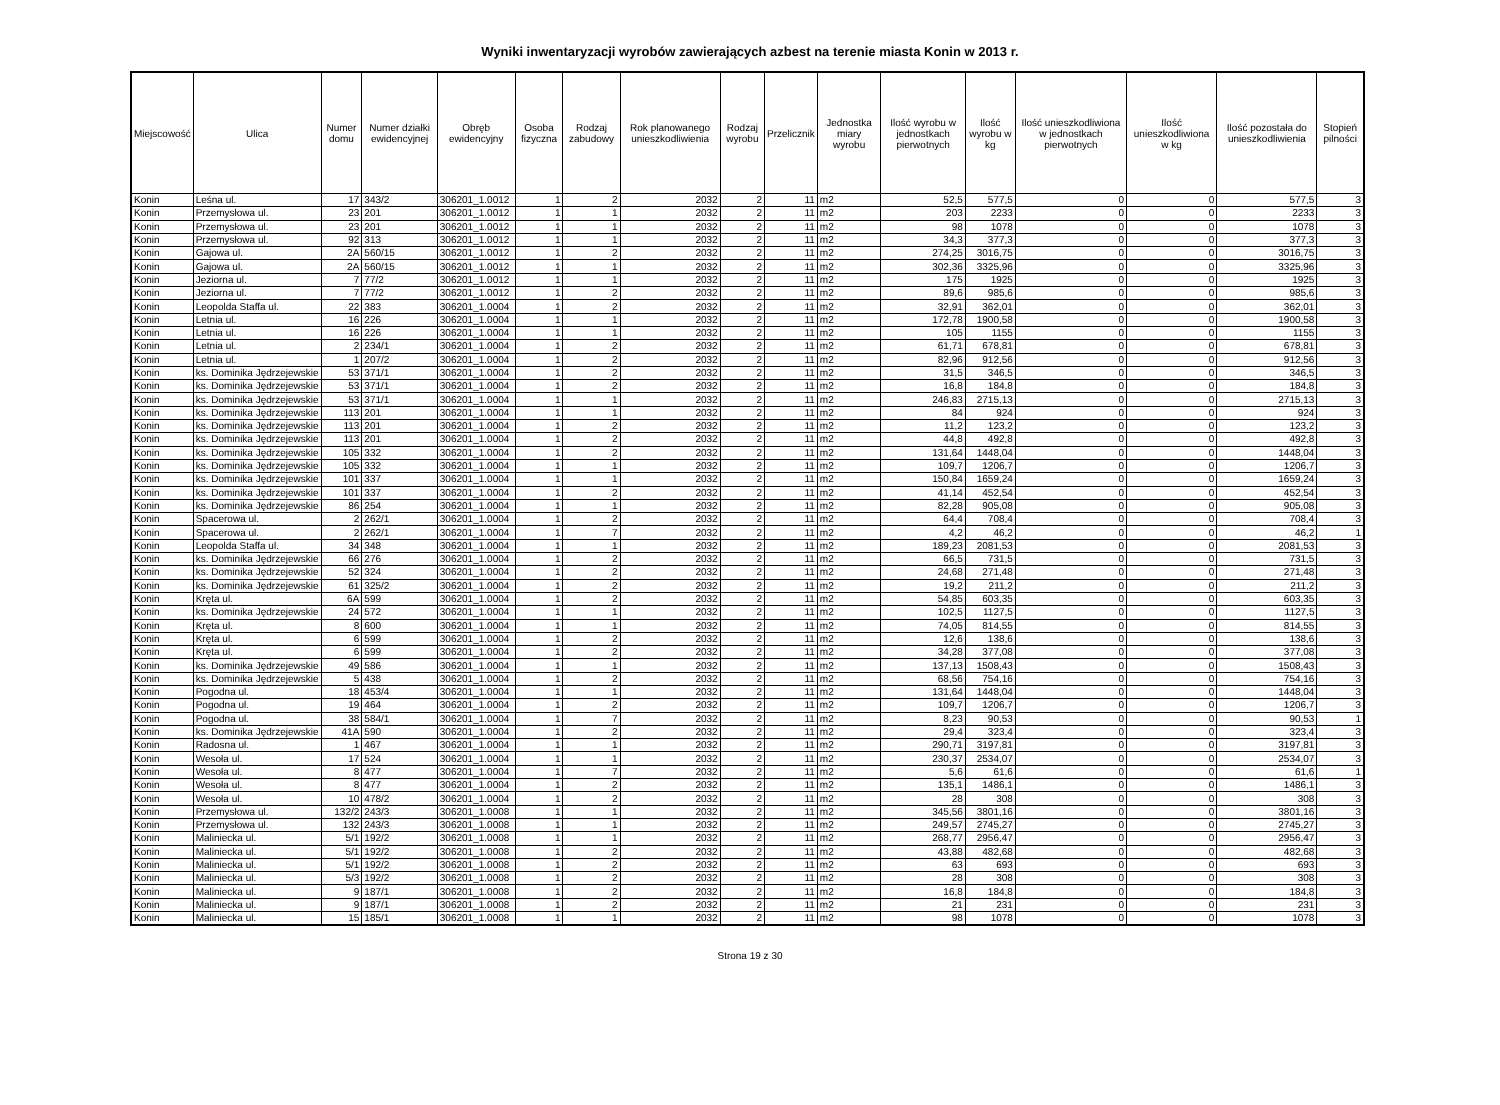Wyniki inwentaryzacji wyrobów zawierających azbest na terenie miasta Konin w 2013 r.
| Miejscowość | Ulica | Numer domu | Numer działki ewidencyjnej | Obręb ewidencyjny | Osoba fizyczna | Rodzaj zabudowy | Rok planowanego unieszkodliwienia | Rodzaj wyrobu | Przelicznik | Jednostka miary wyrobu | Ilość wyrobu w jednostkach pierwotnych | Ilość wyrobu w kg | Ilość unieszkodliwiona w jednostkach pierwotnych | Ilość unieszkodliwiona w kg | Ilość pozostała do unieszkodliwienia | Stopień pilności |
| --- | --- | --- | --- | --- | --- | --- | --- | --- | --- | --- | --- | --- | --- | --- | --- | --- |
| Konin | Leśna ul. | 17 | 343/2 | 306201_1.0012 | 1 | 2 | 2032 | 2 | 11 | m2 | 52,5 | 577,5 | 0 | 0 | 577,5 | 3 |
| Konin | Przemysłowa ul. | 23 | 201 | 306201_1.0012 | 1 | 1 | 2032 | 2 | 11 | m2 | 203 | 2233 | 0 | 0 | 2233 | 3 |
| Konin | Przemysłowa ul. | 23 | 201 | 306201_1.0012 | 1 | 1 | 2032 | 2 | 11 | m2 | 98 | 1078 | 0 | 0 | 1078 | 3 |
| Konin | Przemysłowa ul. | 92 | 313 | 306201_1.0012 | 1 | 1 | 2032 | 2 | 11 | m2 | 34,3 | 377,3 | 0 | 0 | 377,3 | 3 |
| Konin | Gajowa ul. | 2A | 560/15 | 306201_1.0012 | 1 | 2 | 2032 | 2 | 11 | m2 | 274,25 | 3016,75 | 0 | 0 | 3016,75 | 3 |
| Konin | Gajowa ul. | 2A | 560/15 | 306201_1.0012 | 1 | 1 | 2032 | 2 | 11 | m2 | 302,36 | 3325,96 | 0 | 0 | 3325,96 | 3 |
| Konin | Jeziorna ul. | 7 | 77/2 | 306201_1.0012 | 1 | 1 | 2032 | 2 | 11 | m2 | 175 | 1925 | 0 | 0 | 1925 | 3 |
| Konin | Jeziorna ul. | 7 | 77/2 | 306201_1.0012 | 1 | 2 | 2032 | 2 | 11 | m2 | 89,6 | 985,6 | 0 | 0 | 985,6 | 3 |
| Konin | Leopolda Staffa ul. | 22 | 383 | 306201_1.0004 | 1 | 2 | 2032 | 2 | 11 | m2 | 32,91 | 362,01 | 0 | 0 | 362,01 | 3 |
| Konin | Letnia ul. | 16 | 226 | 306201_1.0004 | 1 | 1 | 2032 | 2 | 11 | m2 | 172,78 | 1900,58 | 0 | 0 | 1900,58 | 3 |
| Konin | Letnia ul. | 16 | 226 | 306201_1.0004 | 1 | 1 | 2032 | 2 | 11 | m2 | 105 | 1155 | 0 | 0 | 1155 | 3 |
| Konin | Letnia ul. | 2 | 234/1 | 306201_1.0004 | 1 | 2 | 2032 | 2 | 11 | m2 | 61,71 | 678,81 | 0 | 0 | 678,81 | 3 |
| Konin | Letnia ul. | 1 | 207/2 | 306201_1.0004 | 1 | 2 | 2032 | 2 | 11 | m2 | 82,96 | 912,56 | 0 | 0 | 912,56 | 3 |
| Konin | ks. Dominika Jędrzejewskie | 53 | 371/1 | 306201_1.0004 | 1 | 2 | 2032 | 2 | 11 | m2 | 31,5 | 346,5 | 0 | 0 | 346,5 | 3 |
| Konin | ks. Dominika Jędrzejewskie | 53 | 371/1 | 306201_1.0004 | 1 | 2 | 2032 | 2 | 11 | m2 | 16,8 | 184,8 | 0 | 0 | 184,8 | 3 |
| Konin | ks. Dominika Jędrzejewskie | 53 | 371/1 | 306201_1.0004 | 1 | 1 | 2032 | 2 | 11 | m2 | 246,83 | 2715,13 | 0 | 0 | 2715,13 | 3 |
| Konin | ks. Dominika Jędrzejewskie | 113 | 201 | 306201_1.0004 | 1 | 1 | 2032 | 2 | 11 | m2 | 84 | 924 | 0 | 0 | 924 | 3 |
| Konin | ks. Dominika Jędrzejewskie | 113 | 201 | 306201_1.0004 | 1 | 2 | 2032 | 2 | 11 | m2 | 11,2 | 123,2 | 0 | 0 | 123,2 | 3 |
| Konin | ks. Dominika Jędrzejewskie | 113 | 201 | 306201_1.0004 | 1 | 2 | 2032 | 2 | 11 | m2 | 44,8 | 492,8 | 0 | 0 | 492,8 | 3 |
| Konin | ks. Dominika Jędrzejewskie | 105 | 332 | 306201_1.0004 | 1 | 2 | 2032 | 2 | 11 | m2 | 131,64 | 1448,04 | 0 | 0 | 1448,04 | 3 |
| Konin | ks. Dominika Jędrzejewskie | 105 | 332 | 306201_1.0004 | 1 | 1 | 2032 | 2 | 11 | m2 | 109,7 | 1206,7 | 0 | 0 | 1206,7 | 3 |
| Konin | ks. Dominika Jędrzejewskie | 101 | 337 | 306201_1.0004 | 1 | 1 | 2032 | 2 | 11 | m2 | 150,84 | 1659,24 | 0 | 0 | 1659,24 | 3 |
| Konin | ks. Dominika Jędrzejewskie | 101 | 337 | 306201_1.0004 | 1 | 2 | 2032 | 2 | 11 | m2 | 41,14 | 452,54 | 0 | 0 | 452,54 | 3 |
| Konin | ks. Dominika Jędrzejewskie | 86 | 254 | 306201_1.0004 | 1 | 1 | 2032 | 2 | 11 | m2 | 82,28 | 905,08 | 0 | 0 | 905,08 | 3 |
| Konin | Spacerowa ul. | 2 | 262/1 | 306201_1.0004 | 1 | 2 | 2032 | 2 | 11 | m2 | 64,4 | 708,4 | 0 | 0 | 708,4 | 3 |
| Konin | Spacerowa ul. | 2 | 262/1 | 306201_1.0004 | 1 | 7 | 2032 | 2 | 11 | m2 | 4,2 | 46,2 | 0 | 0 | 46,2 | 1 |
| Konin | Leopolda Staffa ul. | 34 | 348 | 306201_1.0004 | 1 | 1 | 2032 | 2 | 11 | m2 | 189,23 | 2081,53 | 0 | 0 | 2081,53 | 3 |
| Konin | ks. Dominika Jędrzejewskie | 66 | 276 | 306201_1.0004 | 1 | 2 | 2032 | 2 | 11 | m2 | 66,5 | 731,5 | 0 | 0 | 731,5 | 3 |
| Konin | ks. Dominika Jędrzejewskie | 52 | 324 | 306201_1.0004 | 1 | 2 | 2032 | 2 | 11 | m2 | 24,68 | 271,48 | 0 | 0 | 271,48 | 3 |
| Konin | ks. Dominika Jędrzejewskie | 61 | 325/2 | 306201_1.0004 | 1 | 2 | 2032 | 2 | 11 | m2 | 19,2 | 211,2 | 0 | 0 | 211,2 | 3 |
| Konin | Kręta ul. | 6A | 599 | 306201_1.0004 | 1 | 2 | 2032 | 2 | 11 | m2 | 54,85 | 603,35 | 0 | 0 | 603,35 | 3 |
| Konin | ks. Dominika Jędrzejewskie | 24 | 572 | 306201_1.0004 | 1 | 1 | 2032 | 2 | 11 | m2 | 102,5 | 1127,5 | 0 | 0 | 1127,5 | 3 |
| Konin | Kręta ul. | 8 | 600 | 306201_1.0004 | 1 | 1 | 2032 | 2 | 11 | m2 | 74,05 | 814,55 | 0 | 0 | 814,55 | 3 |
| Konin | Kręta ul. | 6 | 599 | 306201_1.0004 | 1 | 2 | 2032 | 2 | 11 | m2 | 12,6 | 138,6 | 0 | 0 | 138,6 | 3 |
| Konin | Kręta ul. | 6 | 599 | 306201_1.0004 | 1 | 2 | 2032 | 2 | 11 | m2 | 34,28 | 377,08 | 0 | 0 | 377,08 | 3 |
| Konin | ks. Dominika Jędrzejewskie | 49 | 586 | 306201_1.0004 | 1 | 1 | 2032 | 2 | 11 | m2 | 137,13 | 1508,43 | 0 | 0 | 1508,43 | 3 |
| Konin | ks. Dominika Jędrzejewskie | 5 | 438 | 306201_1.0004 | 1 | 2 | 2032 | 2 | 11 | m2 | 68,56 | 754,16 | 0 | 0 | 754,16 | 3 |
| Konin | Pogodna ul. | 18 | 453/4 | 306201_1.0004 | 1 | 1 | 2032 | 2 | 11 | m2 | 131,64 | 1448,04 | 0 | 0 | 1448,04 | 3 |
| Konin | Pogodna ul. | 19 | 464 | 306201_1.0004 | 1 | 2 | 2032 | 2 | 11 | m2 | 109,7 | 1206,7 | 0 | 0 | 1206,7 | 3 |
| Konin | Pogodna ul. | 38 | 584/1 | 306201_1.0004 | 1 | 7 | 2032 | 2 | 11 | m2 | 8,23 | 90,53 | 0 | 0 | 90,53 | 1 |
| Konin | ks. Dominika Jędrzejewskie | 41A | 590 | 306201_1.0004 | 1 | 2 | 2032 | 2 | 11 | m2 | 29,4 | 323,4 | 0 | 0 | 323,4 | 3 |
| Konin | Radosna ul. | 1 | 467 | 306201_1.0004 | 1 | 1 | 2032 | 2 | 11 | m2 | 290,71 | 3197,81 | 0 | 0 | 3197,81 | 3 |
| Konin | Wesoła ul. | 17 | 524 | 306201_1.0004 | 1 | 1 | 2032 | 2 | 11 | m2 | 230,37 | 2534,07 | 0 | 0 | 2534,07 | 3 |
| Konin | Wesoła ul. | 8 | 477 | 306201_1.0004 | 1 | 7 | 2032 | 2 | 11 | m2 | 5,6 | 61,6 | 0 | 0 | 61,6 | 1 |
| Konin | Wesoła ul. | 8 | 477 | 306201_1.0004 | 1 | 2 | 2032 | 2 | 11 | m2 | 135,1 | 1486,1 | 0 | 0 | 1486,1 | 3 |
| Konin | Wesoła ul. | 10 | 478/2 | 306201_1.0004 | 1 | 2 | 2032 | 2 | 11 | m2 | 28 | 308 | 0 | 0 | 308 | 3 |
| Konin | Przemysłowa ul. | 132/2 | 243/3 | 306201_1.0008 | 1 | 1 | 2032 | 2 | 11 | m2 | 345,56 | 3801,16 | 0 | 0 | 3801,16 | 3 |
| Konin | Przemysłowa ul. | 132 | 243/3 | 306201_1.0008 | 1 | 1 | 2032 | 2 | 11 | m2 | 249,57 | 2745,27 | 0 | 0 | 2745,27 | 3 |
| Konin | Maliniecka ul. | 5/1 | 192/2 | 306201_1.0008 | 1 | 1 | 2032 | 2 | 11 | m2 | 268,77 | 2956,47 | 0 | 0 | 2956,47 | 3 |
| Konin | Maliniecka ul. | 5/1 | 192/2 | 306201_1.0008 | 1 | 2 | 2032 | 2 | 11 | m2 | 43,88 | 482,68 | 0 | 0 | 482,68 | 3 |
| Konin | Maliniecka ul. | 5/1 | 192/2 | 306201_1.0008 | 1 | 2 | 2032 | 2 | 11 | m2 | 63 | 693 | 0 | 0 | 693 | 3 |
| Konin | Maliniecka ul. | 5/3 | 192/2 | 306201_1.0008 | 1 | 2 | 2032 | 2 | 11 | m2 | 28 | 308 | 0 | 0 | 308 | 3 |
| Konin | Maliniecka ul. | 9 | 187/1 | 306201_1.0008 | 1 | 2 | 2032 | 2 | 11 | m2 | 16,8 | 184,8 | 0 | 0 | 184,8 | 3 |
| Konin | Maliniecka ul. | 9 | 187/1 | 306201_1.0008 | 1 | 2 | 2032 | 2 | 11 | m2 | 21 | 231 | 0 | 0 | 231 | 3 |
| Konin | Maliniecka ul. | 15 | 185/1 | 306201_1.0008 | 1 | 1 | 2032 | 2 | 11 | m2 | 98 | 1078 | 0 | 0 | 1078 | 3 |
Strona 19 z 30